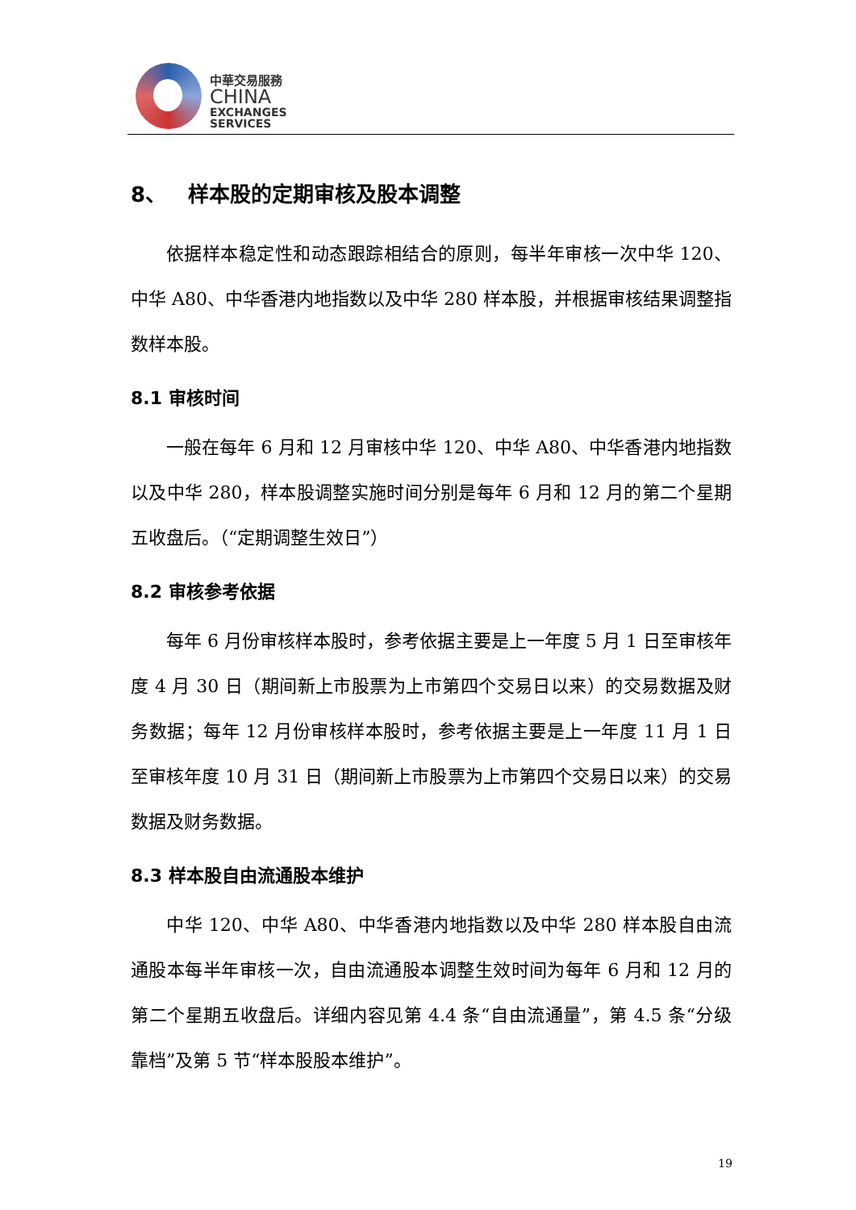中華交易服務
CHINA
EXCHANGES
SERVICES
8、 样本股的定期审核及股本调整
依据样本稳定性和动态跟踪相结合的原则，每半年审核一次中华 120、中华 A80、中华香港内地指数以及中华 280 样本股，并根据审核结果调整指数样本股。
8.1 审核时间
一般在每年 6 月和 12 月审核中华 120、中华 A80、中华香港内地指数以及中华 280，样本股调整实施时间分别是每年 6 月和 12 月的第二个星期五收盘后。（“定期调整生效日”）
8.2 审核参考依据
每年 6 月份审核样本股时，参考依据主要是上一年度 5 月 1 日至审核年度 4 月 30 日（期间新上市股票为上市第四个交易日以来）的交易数据及财务数据；每年 12 月份审核样本股时，参考依据主要是上一年度 11 月 1 日至审核年度 10 月 31 日（期间新上市股票为上市第四个交易日以来）的交易数据及财务数据。
8.3 样本股自由流通股本维护
中华 120、中华 A80、中华香港内地指数以及中华 280 样本股自由流通股本每半年审核一次，自由流通股本调整生效时间为每年 6 月和 12 月的第二个星期五收盘后。详细内容见第 4.4 条“自由流通量”，第 4.5 条“分级靠档”及第 5 节“样本股股本维护”。
19